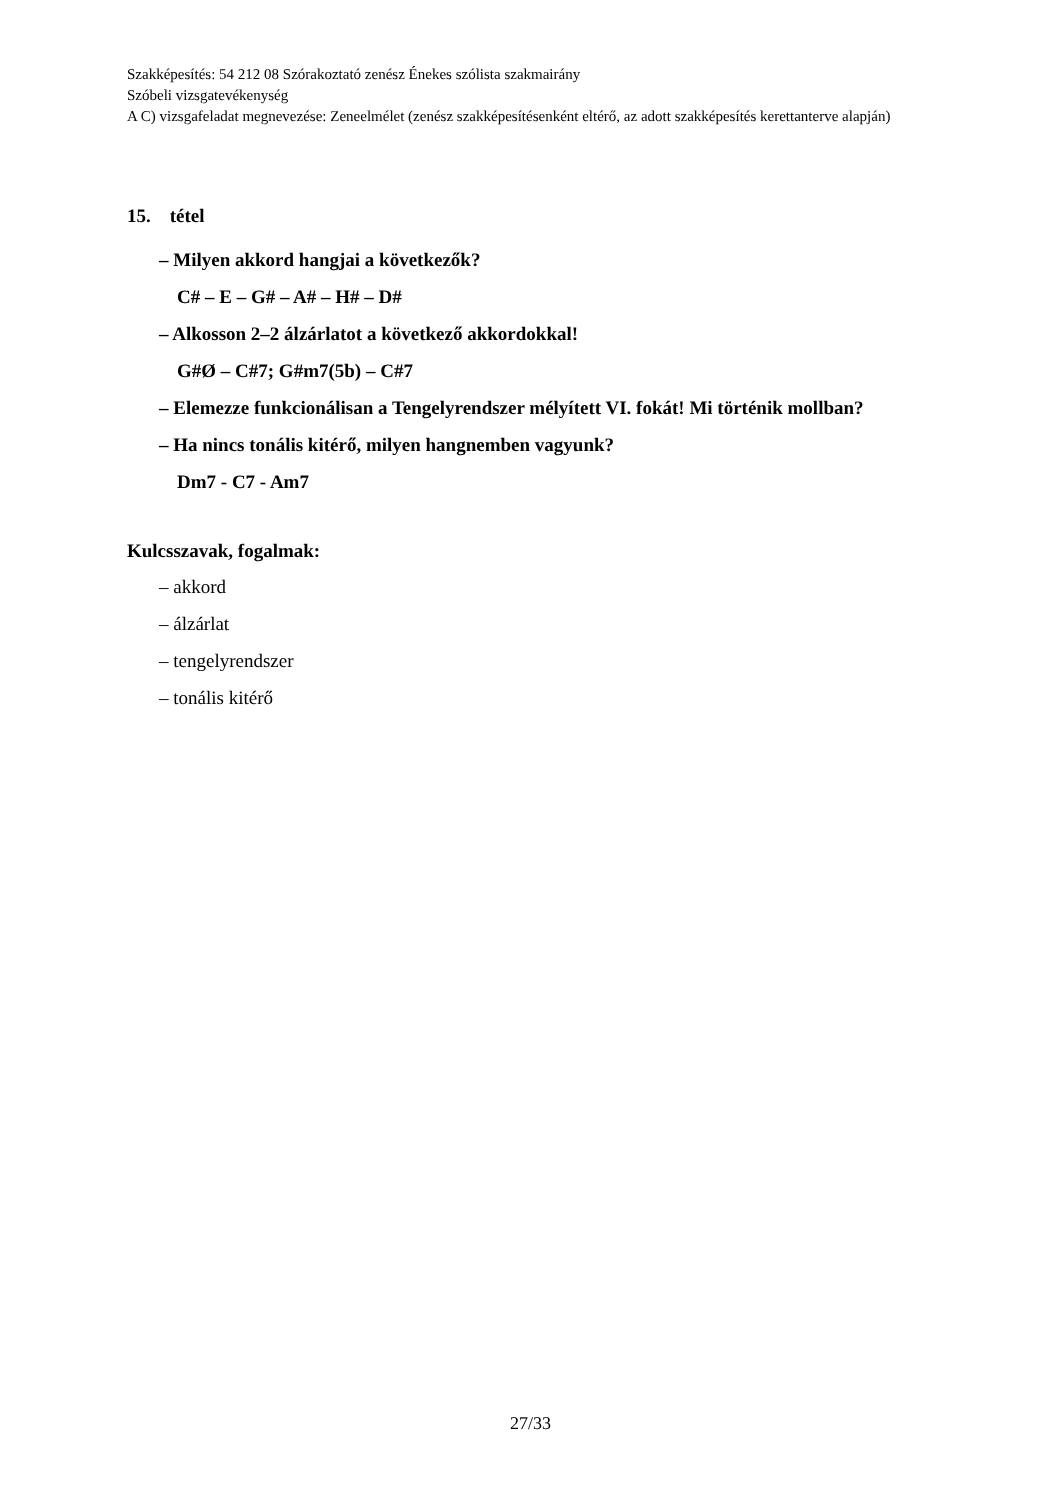Szakképesítés: 54 212 08 Szórakoztató zenész Énekes szólista szakmairány
Szóbeli vizsgatevékenység
A C) vizsgafeladat megnevezése: Zeneelmélet (zenész szakképesítésenként eltérő, az adott szakképesítés kerettanterve alapján)
15. tétel
– Milyen akkord hangjai a következők?
C# – E – G# – A# – H# – D#
– Alkosson 2–2 álzárlatot a következő akkordokkal!
G#Ø – C#7; G#m7(5b) – C#7
– Elemezze funkcionálisan a Tengelyrendszer mélyített VI. fokát! Mi történik mollban?
– Ha nincs tonális kitérő, milyen hangnemben vagyunk?
Dm7 - C7 - Am7
Kulcsszavak, fogalmak:
– akkord
– álzárlat
– tengelyrendszer
– tonális kitérő
27/33